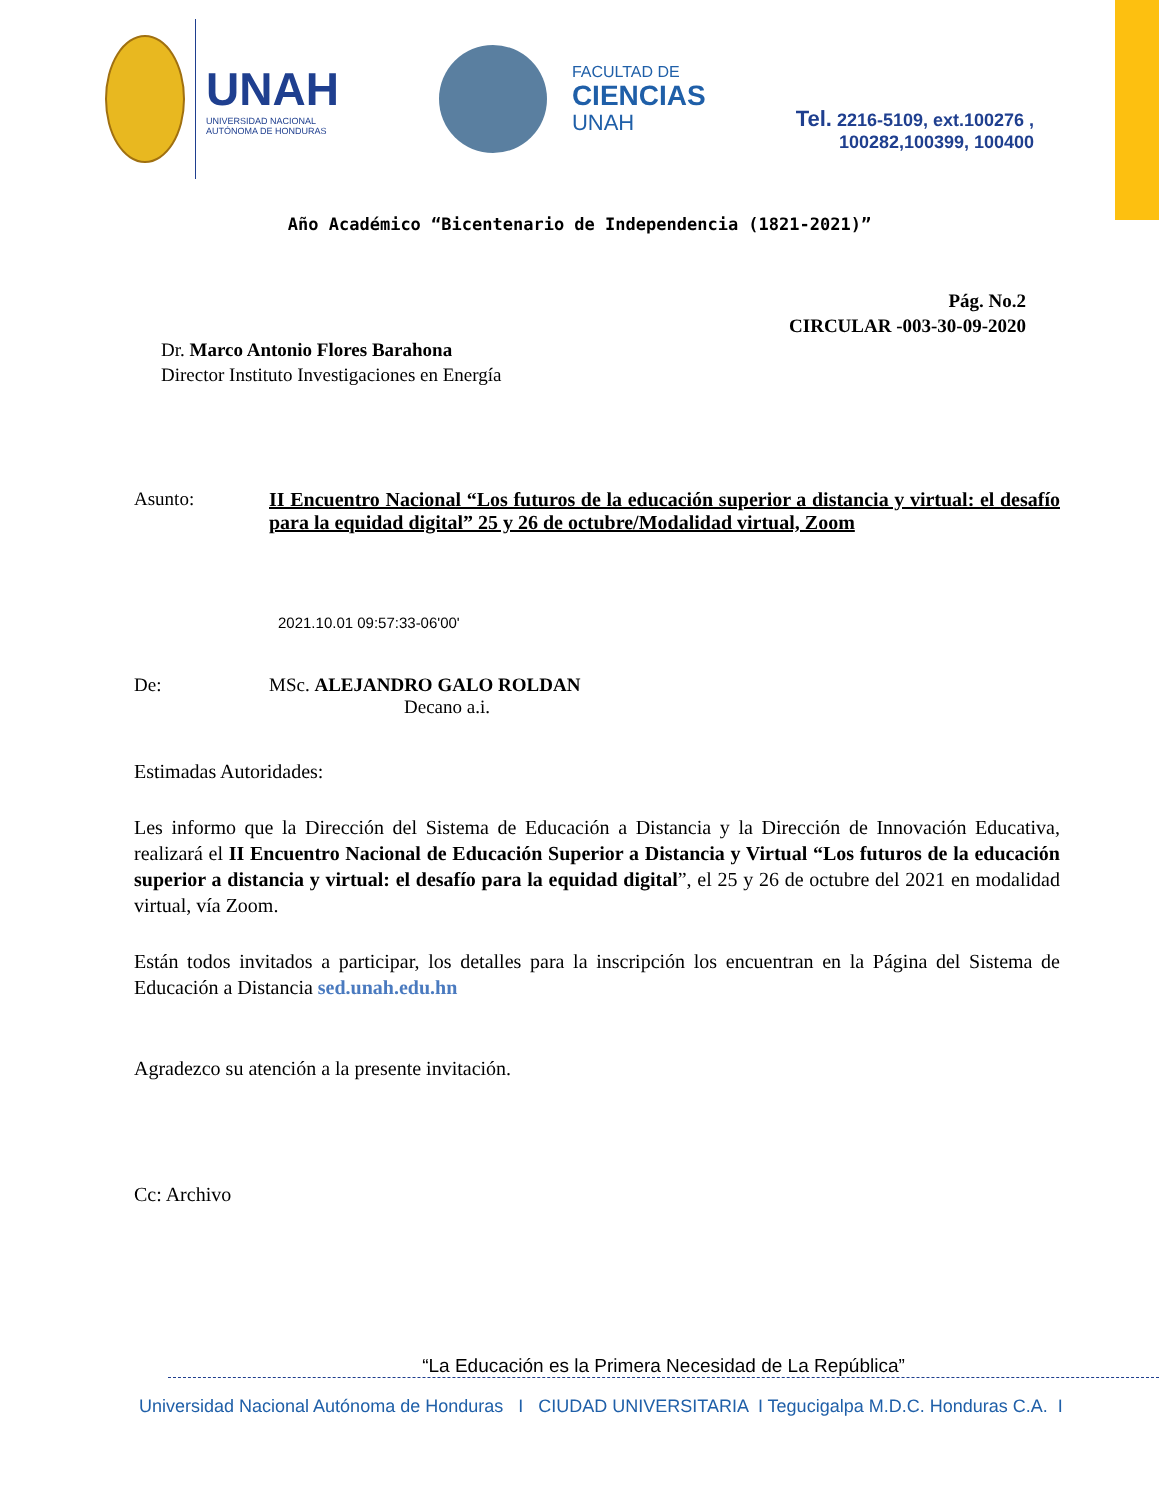UNAH
UNIVERSIDAD NACIONAL
AUTÓNOMA DE HONDURAS
FACULTAD DE
CIENCIAS
UNAH
Tel. 2216-5109, ext.100276 ,
100282,100399, 100400
Año Académico “Bicentenario de Independencia (1821-2021)”
Pág. No.2
CIRCULAR -003-30-09-2020
Dr. Marco Antonio Flores Barahona
Director Instituto Investigaciones en Energía
Asunto: II Encuentro Nacional “Los futuros de la educación superior a distancia y virtual: el desafío para la equidad digital” 25 y 26 de octubre/Modalidad virtual, Zoom
2021.10.01 09:57:33-06'00'
De: MSc. ALEJANDRO GALO ROLDAN
Decano a.i.
Estimadas Autoridades:
Les informo que la Dirección del Sistema de Educación a Distancia y la Dirección de Innovación Educativa, realizará el II Encuentro Nacional de Educación Superior a Distancia y Virtual “Los futuros de la educación superior a distancia y virtual: el desafío para la equidad digital”, el 25 y 26 de octubre del 2021 en modalidad virtual, vía Zoom.
Están todos invitados a participar, los detalles para la inscripción los encuentran en la Página del Sistema de Educación a Distancia sed.unah.edu.hn
Agradezco su atención a la presente invitación.
Cc: Archivo
“La Educación es la Primera Necesidad de La República”
Universidad Nacional Autónoma de Honduras I CIUDAD UNIVERSITARIA I Tegucigalpa M.D.C. Honduras C.A. I